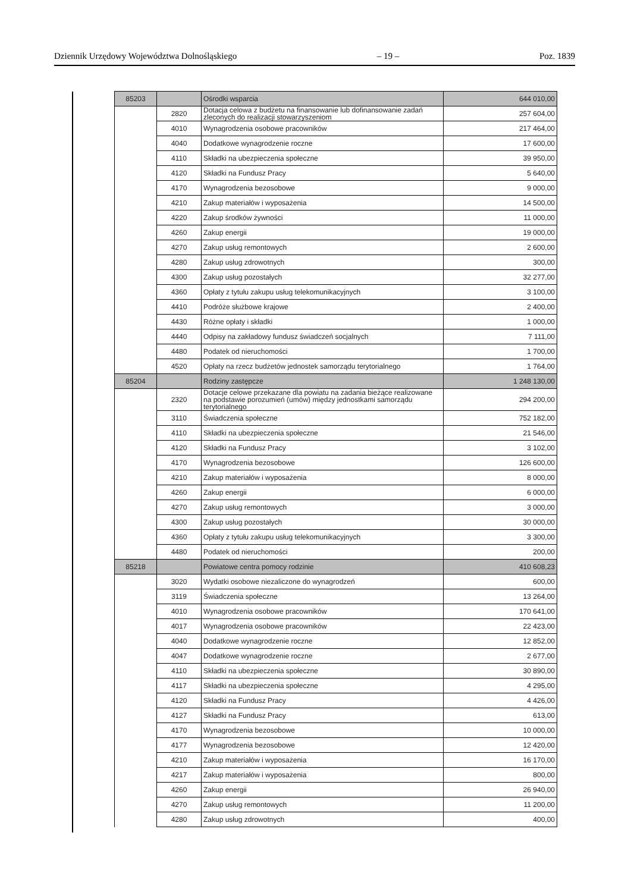Dziennik Urzędowy Województwa Dolnośląskiego – 19 – Poz. 1839
| 85203 | | Ośrodki wsparcia | 644 010,00 |
| | 2820 | Dotacja celowa z budżetu na finansowanie lub dofinansowanie zadań zleconych do realizacji stowarzyszeniom | 257 604,00 |
| | 4010 | Wynagrodzenia osobowe pracowników | 217 464,00 |
| | 4040 | Dodatkowe wynagrodzenie roczne | 17 600,00 |
| | 4110 | Składki na ubezpieczenia społeczne | 39 950,00 |
| | 4120 | Składki na Fundusz Pracy | 5 640,00 |
| | 4170 | Wynagrodzenia bezosobowe | 9 000,00 |
| | 4210 | Zakup materiałów i wyposażenia | 14 500,00 |
| | 4220 | Zakup środków żywności | 11 000,00 |
| | 4260 | Zakup energii | 19 000,00 |
| | 4270 | Zakup usług remontowych | 2 600,00 |
| | 4280 | Zakup usług zdrowotnych | 300,00 |
| | 4300 | Zakup usług pozostałych | 32 277,00 |
| | 4360 | Opłaty z tytułu zakupu usług telekomunikacyjnych | 3 100,00 |
| | 4410 | Podróże służbowe krajowe | 2 400,00 |
| | 4430 | Różne opłaty i składki | 1 000,00 |
| | 4440 | Odpisy na zakładowy fundusz świadczeń socjalnych | 7 111,00 |
| | 4480 | Podatek od nieruchomości | 1 700,00 |
| | 4520 | Opłaty na rzecz budżetów jednostek samorządu terytorialnego | 1 764,00 |
| 85204 | | Rodziny zastępcze | 1 248 130,00 |
| | 2320 | Dotacje celowe przekazane dla powiatu na zadania bieżące realizowane na podstawie porozumień (umów) między jednostkami samorządu terytorialnego | 294 200,00 |
| | 3110 | Świadczenia społeczne | 752 182,00 |
| | 4110 | Składki na ubezpieczenia społeczne | 21 546,00 |
| | 4120 | Składki na Fundusz Pracy | 3 102,00 |
| | 4170 | Wynagrodzenia bezosobowe | 126 600,00 |
| | 4210 | Zakup materiałów i wyposażenia | 8 000,00 |
| | 4260 | Zakup energii | 6 000,00 |
| | 4270 | Zakup usług remontowych | 3 000,00 |
| | 4300 | Zakup usług pozostałych | 30 000,00 |
| | 4360 | Opłaty z tytułu zakupu usług telekomunikacyjnych | 3 300,00 |
| | 4480 | Podatek od nieruchomości | 200,00 |
| 85218 | | Powiatowe centra pomocy rodzinie | 410 608,23 |
| | 3020 | Wydatki osobowe niezaliczone do wynagrodzeń | 600,00 |
| | 3119 | Świadczenia społeczne | 13 264,00 |
| | 4010 | Wynagrodzenia osobowe pracowników | 170 641,00 |
| | 4017 | Wynagrodzenia osobowe pracowników | 22 423,00 |
| | 4040 | Dodatkowe wynagrodzenie roczne | 12 852,00 |
| | 4047 | Dodatkowe wynagrodzenie roczne | 2 677,00 |
| | 4110 | Składki na ubezpieczenia społeczne | 30 890,00 |
| | 4117 | Składki na ubezpieczenia społeczne | 4 295,00 |
| | 4120 | Składki na Fundusz Pracy | 4 426,00 |
| | 4127 | Składki na Fundusz Pracy | 613,00 |
| | 4170 | Wynagrodzenia bezosobowe | 10 000,00 |
| | 4177 | Wynagrodzenia bezosobowe | 12 420,00 |
| | 4210 | Zakup materiałów i wyposażenia | 16 170,00 |
| | 4217 | Zakup materiałów i wyposażenia | 800,00 |
| | 4260 | Zakup energii | 26 940,00 |
| | 4270 | Zakup usług remontowych | 11 200,00 |
| | 4280 | Zakup usług zdrowotnych | 400,00 |